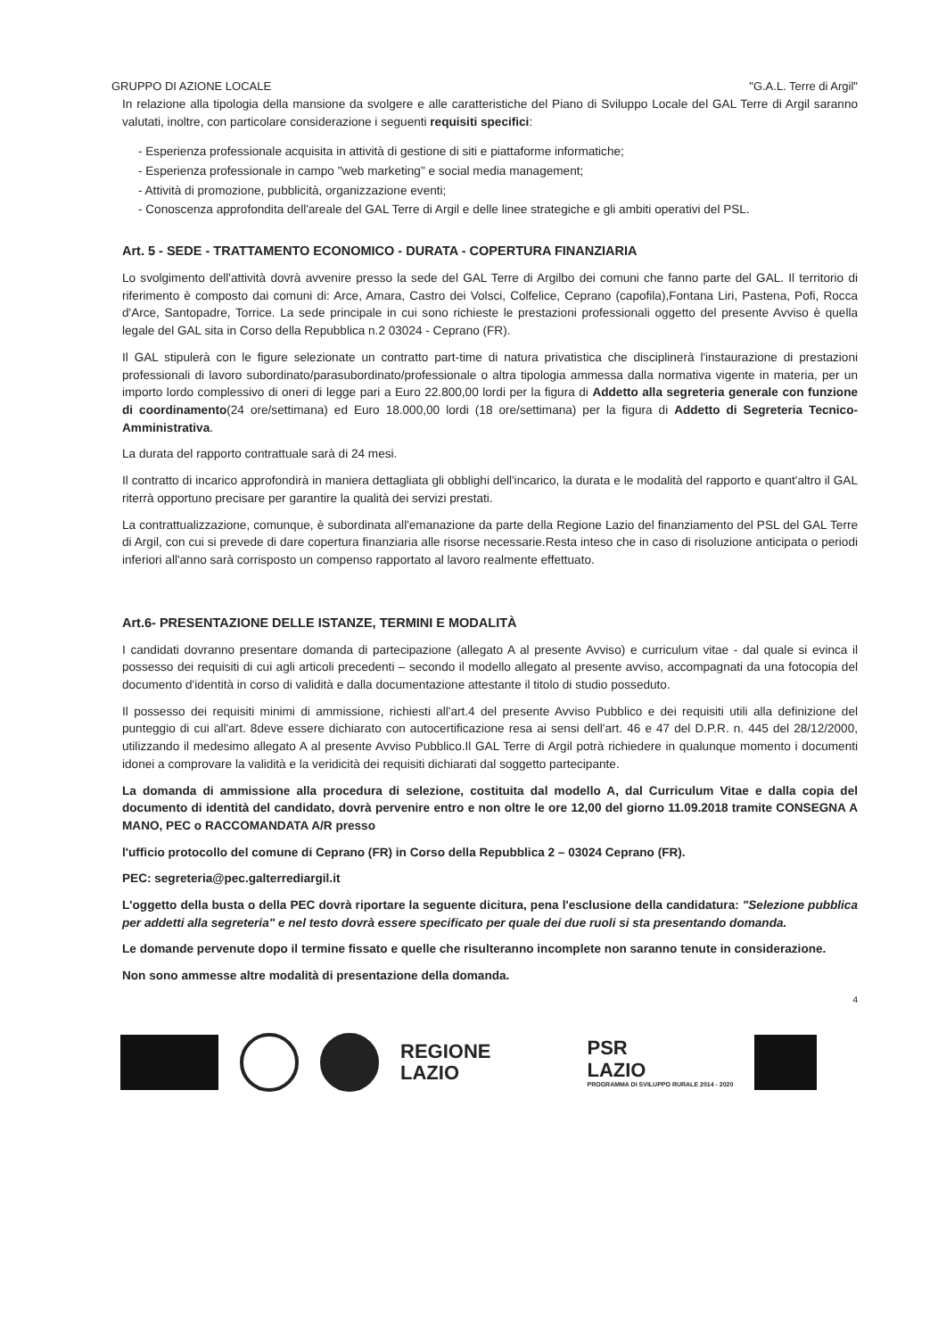GRUPPO DI AZIONE LOCALE "G.A.L. Terre di Argil"
In relazione alla tipologia della mansione da svolgere e alle caratteristiche del Piano di Sviluppo Locale del GAL Terre di Argil saranno valutati, inoltre, con particolare considerazione i seguenti requisiti specifici:
- Esperienza professionale acquisita in attività di gestione di siti e piattaforme informatiche;
- Esperienza professionale in campo "web marketing" e social media management;
- Attività di promozione, pubblicità, organizzazione eventi;
- Conoscenza approfondita dell'areale del GAL Terre di Argil e delle linee strategiche e gli ambiti operativi del PSL.
Art. 5 - SEDE - TRATTAMENTO ECONOMICO - DURATA - COPERTURA FINANZIARIA
Lo svolgimento dell'attività dovrà avvenire presso la sede del GAL Terre di Argilbo dei comuni che fanno parte del GAL. Il territorio di riferimento è composto dai comuni di: Arce, Amara, Castro dei Volsci, Colfelice, Ceprano (capofila),Fontana Liri, Pastena, Pofi, Rocca d'Arce, Santopadre, Torrice. La sede principale in cui sono richieste le prestazioni professionali oggetto del presente Avviso è quella legale del GAL sita in Corso della Repubblica n.2 03024 - Ceprano (FR).
Il GAL stipulerà con le figure selezionate un contratto part-time di natura privatistica che disciplinerà l'instaurazione di prestazioni professionali di lavoro subordinato/parasubordinato/professionale o altra tipologia ammessa dalla normativa vigente in materia, per un importo lordo complessivo di oneri di legge pari a Euro 22.800,00 lordi per la figura di Addetto alla segreteria generale con funzione di coordinamento(24 ore/settimana) ed Euro 18.000,00 lordi (18 ore/settimana) per la figura di Addetto di Segreteria Tecnico-Amministrativa.
La durata del rapporto contrattuale sarà di 24 mesi.
Il contratto di incarico approfondirà in maniera dettagliata gli obblighi dell'incarico, la durata e le modalità del rapporto e quant'altro il GAL riterrà opportuno precisare per garantire la qualità dei servizi prestati.
La contrattualizzazione, comunque, è subordinata all'emanazione da parte della Regione Lazio del finanziamento del PSL del GAL Terre di Argil, con cui si prevede di dare copertura finanziaria alle risorse necessarie.Resta inteso che in caso di risoluzione anticipata o periodi inferiori all'anno sarà corrisposto un compenso rapportato al lavoro realmente effettuato.
Art.6- PRESENTAZIONE DELLE ISTANZE, TERMINI E MODALITÀ
I candidati dovranno presentare domanda di partecipazione (allegato A al presente Avviso) e curriculum vitae - dal quale si evinca il possesso dei requisiti di cui agli articoli precedenti – secondo il modello allegato al presente avviso, accompagnati da una fotocopia del documento d'identità in corso di validità e dalla documentazione attestante il titolo di studio posseduto.
Il possesso dei requisiti minimi di ammissione, richiesti all'art.4 del presente Avviso Pubblico e dei requisiti utili alla definizione del punteggio di cui all'art. 8deve essere dichiarato con autocertificazione resa ai sensi dell'art. 46 e 47 del D.P.R. n. 445 del 28/12/2000, utilizzando il medesimo allegato A al presente Avviso Pubblico.Il GAL Terre di Argil potrà richiedere in qualunque momento i documenti idonei a comprovare la validità e la veridicità dei requisiti dichiarati dal soggetto partecipante.
La domanda di ammissione alla procedura di selezione, costituita dal modello A, dal Curriculum Vitae e dalla copia del documento di identità del candidato, dovrà pervenire entro e non oltre le ore 12,00 del giorno 11.09.2018 tramite CONSEGNA A MANO, PEC o RACCOMANDATA A/R presso
l'ufficio protocollo del comune di Ceprano (FR) in Corso della Repubblica 2 – 03024 Ceprano (FR).
PEC: segreteria@pec.galterrediargil.it
L'oggetto della busta o della PEC dovrà riportare la seguente dicitura, pena l'esclusione della candidatura: "Selezione pubblica per addetti alla segreteria" e nel testo dovrà essere specificato per quale dei due ruoli si sta presentando domanda.
Le domande pervenute dopo il termine fissato e quelle che risulteranno incomplete non saranno tenute in considerazione.
Non sono ammesse altre modalità di presentazione della domanda.
4
REGIONE
LAZIO
PSR
LAZIO
PROGRAMMA DI SVILUPPO RURALE 2014 - 2020